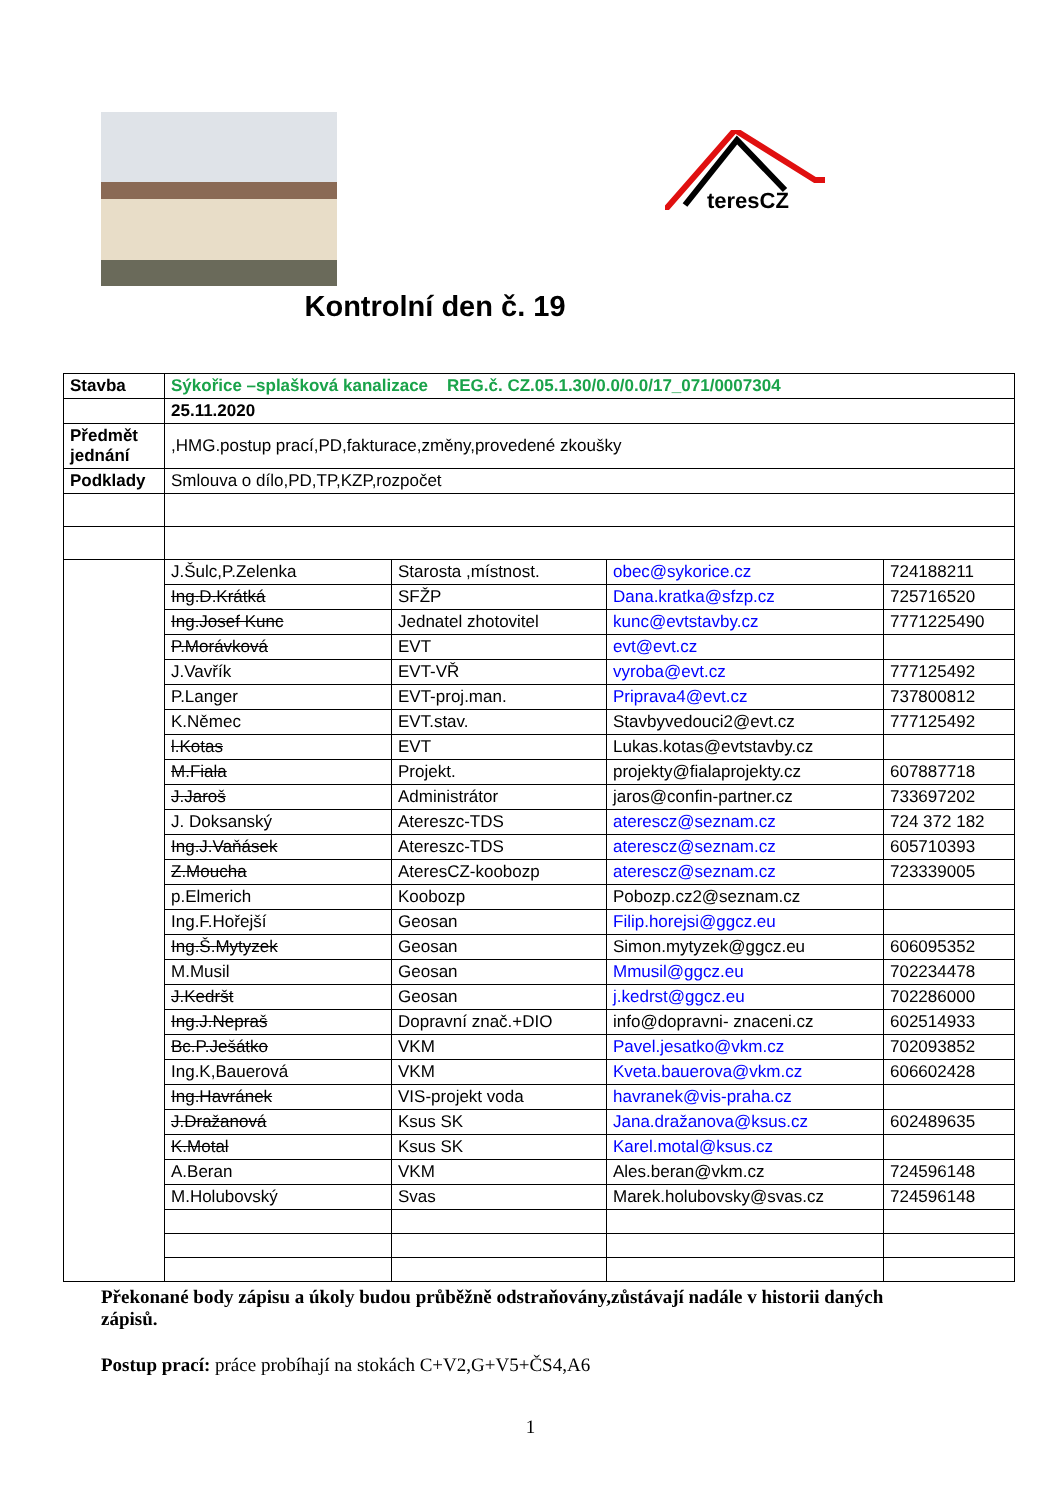teresCZ
Kontrolní den č. 19
| Stavba | Sýkořice –splašková kanalizace REG.č. CZ.05.1.30/0.0/0.0/17_071/0007304 | | | |
| | 25.11.2020 | | | |
| Předmět jednání | ,HMG.postup prací,PD,fakturace,změny,provedené zkoušky | | | |
| Podklady | Smlouva o dílo,PD,TP,KZP,rozpočet | | | |
| | J.Šulc,P.Zelenka | Starosta ,místnost. | obec@sykorice.cz | 724188211 |
| | Ing.D.Krátká | SFŽP | Dana.kratka@sfzp.cz | 725716520 |
| | Ing.Josef Kunc | Jednatel zhotovitel | kunc@evtstavby.cz | 7771225490 |
| | P.Morávková | EVT | evt@evt.cz | |
| | J.Vavřík | EVT-VŘ | vyroba@evt.cz | 777125492 |
| | P.Langer | EVT-proj.man. | Priprava4@evt.cz | 737800812 |
| | K.Němec | EVT.stav. | Stavbyvedouci2@evt.cz | 777125492 |
| | l.Kotas | EVT | Lukas.kotas@evtstavby.cz | |
| | M.Fiala | Projekt. | projekty@fialaprojekty.cz | 607887718 |
| | J.Jaroš | Administrátor | jaros@confin-partner.cz | 733697202 |
| | J. Doksanský | Atereszc-TDS | aterescz@seznam.cz | 724 372 182 |
| | Ing.J.Vaňásek | Atereszc-TDS | aterescz@seznam.cz | 605710393 |
| | Z.Moucha | AteresCZ-koobozp | aterescz@seznam.cz | 723339005 |
| | p.Elmerich | Koobozp | Pobozp.cz2@seznam.cz | |
| | Ing.F.Hořejší | Geosan | Filip.horejsi@ggcz.eu | |
| | Ing.Š.Mytyzek | Geosan | Simon.mytyzek@ggcz.eu | 606095352 |
| | M.Musil | Geosan | Mmusil@ggcz.eu | 702234478 |
| | J.Kedršt | Geosan | j.kedrst@ggcz.eu | 702286000 |
| | Ing.J.Nepraš | Dopravní znač.+DIO | info@dopravni- znaceni.cz | 602514933 |
| | Bc.P.Ješátko | VKM | Pavel.jesatko@vkm.cz | 702093852 |
| | Ing.K,Bauerová | VKM | Kveta.bauerova@vkm.cz | 606602428 |
| | Ing.Havránek | VIS-projekt voda | havranek@vis-praha.cz | |
| | J.Dražanová | Ksus SK | Jana.dražanova@ksus.cz | 602489635 |
| | K.Motal | Ksus SK | Karel.motal@ksus.cz | |
| | A.Beran | VKM | Ales.beran@vkm.cz | 724596148 |
| | M.Holubovský | Svas | Marek.holubovsky@svas.cz | 724596148 |
Překonané body zápisu a úkoly budou průběžně odstraňovány,zůstávají nadále v historii daných zápisů.
Postup prací: práce probíhají na stokách C+V2,G+V5+ČS4,A6
1